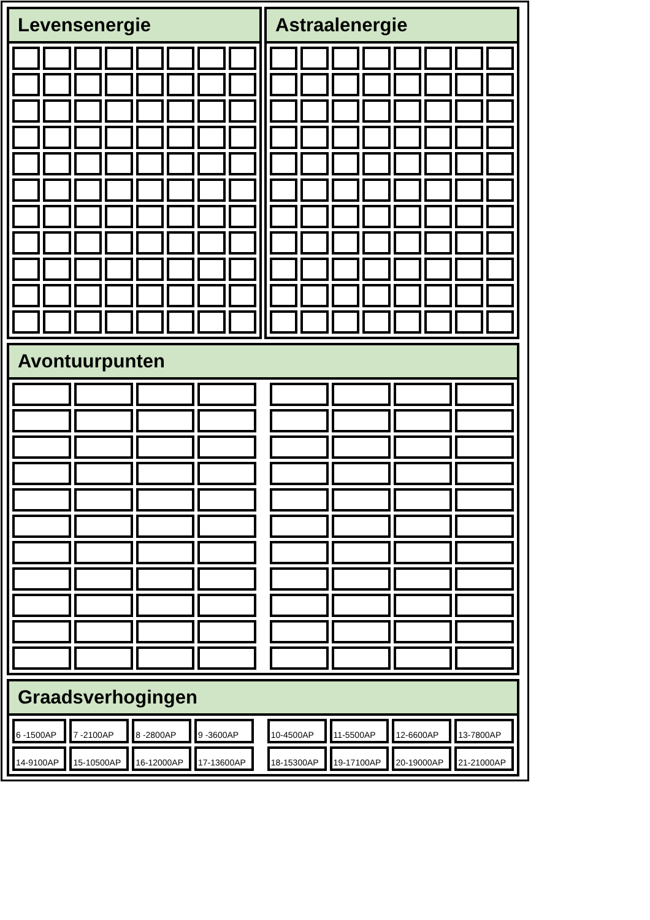Levensenergie Astraalenergie
Avontuurpunten
Graadsverhogingen
| 6 -1500AP | 7 -2100AP | 8 -2800AP | 9 -3600AP | | 10-4500AP | 11-5500AP | 12-6600AP | 13-7800AP |
| 14-9100AP | 15-10500AP | 16-12000AP | 17-13600AP | | 18-15300AP | 19-17100AP | 20-19000AP | 21-21000AP |